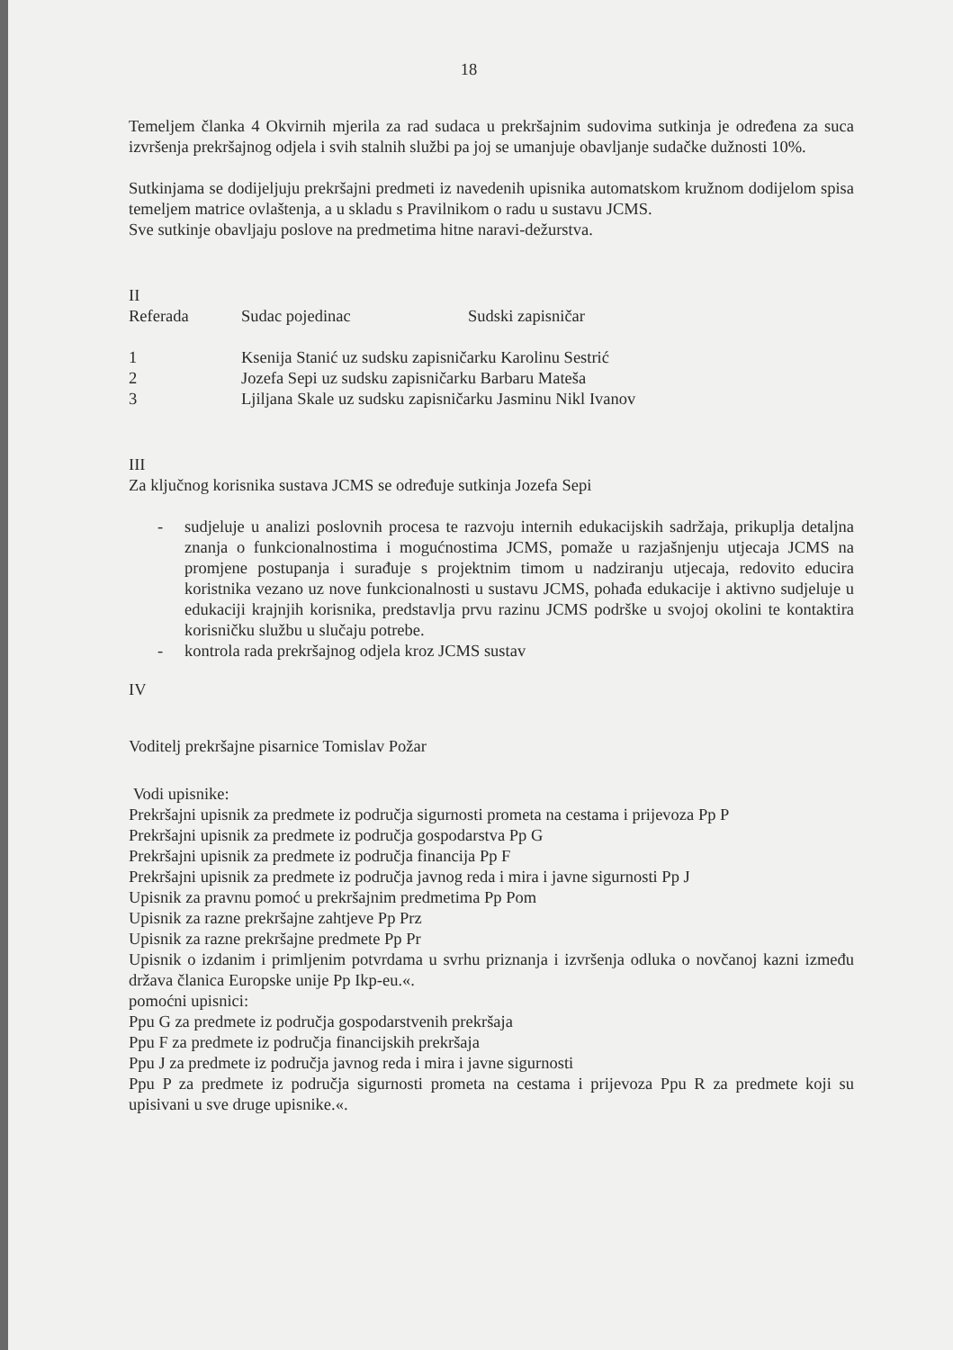18
Temeljem članka 4 Okvirnih mjerila za rad sudaca u prekršajnim sudovima sutkinja je određena za suca izvršenja prekršajnog odjela i svih stalnih službi pa joj se umanjuje obavljanje sudačke dužnosti 10%.
Sutkinjama se dodijeljuju prekršajni predmeti iz navedenih upisnika automatskom kružnom dodijelom spisa temeljem matrice ovlaštenja, a u skladu s Pravilnikom o radu u sustavu JCMS.
Sve sutkinje obavljaju poslove na predmetima hitne naravi-dežurstva.
II
| Referada | Sudac pojedinac | Sudski zapisničar |
| --- | --- | --- |
| 1 | Ksenija Stanić uz sudsku zapisničarku Karolinu Sestrić | |
| 2 | Jozefa Sepi uz sudsku zapisničarku Barbaru Mateša | |
| 3 | Ljiljana Skale uz sudsku zapisničarku Jasminu Nikl Ivanov | |
III
Za ključnog korisnika sustava JCMS se određuje sutkinja Jozefa Sepi
- sudjeluje u analizi poslovnih procesa te razvoju internih edukacijskih sadržaja, prikuplja detaljna znanja o funkcionalnostima i mogućnostima JCMS, pomaže u razjašnjenju utjecaja JCMS na promjene postupanja i surađuje s projektnim timom u nadziranju utjecaja, redovito educira koristnika vezano uz nove funkcionalnosti u sustavu JCMS, pohađa edukacije i aktivno sudjeluje u edukaciji krajnjih korisnika, predstavlja prvu razinu JCMS podrške u svojoj okolini te kontaktira korisničku službu u slučaju potrebe.
- kontrola rada prekršajnog odjela kroz JCMS sustav
IV
Voditelj prekršajne pisarnice Tomislav Požar
Vodi upisnike:
Prekršajni upisnik za predmete iz područja sigurnosti prometa na cestama i prijevoza Pp P
Prekršajni upisnik za predmete iz područja gospodarstva Pp G
Prekršajni upisnik za predmete iz područja financija Pp F
Prekršajni upisnik za predmete iz područja javnog reda i mira i javne sigurnosti Pp J
Upisnik za pravnu pomoć u prekršajnim predmetima Pp Pom
Upisnik za razne prekršajne zahtjeve Pp Prz
Upisnik za razne prekršajne predmete Pp Pr
Upisnik o izdanim i primljenim potvrdama u svrhu priznanja i izvršenja odluka o novčanoj kazni između država članica Europske unije Pp Ikp-eu.«.
pomoćni upisnici:
Ppu G za predmete iz područja gospodarstvenih prekršaja
Ppu F za predmete iz područja financijskih prekršaja
Ppu J za predmete iz područja javnog reda i mira i javne sigurnosti
Ppu P za predmete iz područja sigurnosti prometa na cestama i prijevoza Ppu R za predmete koji su upisivani u sve druge upisnike.«.